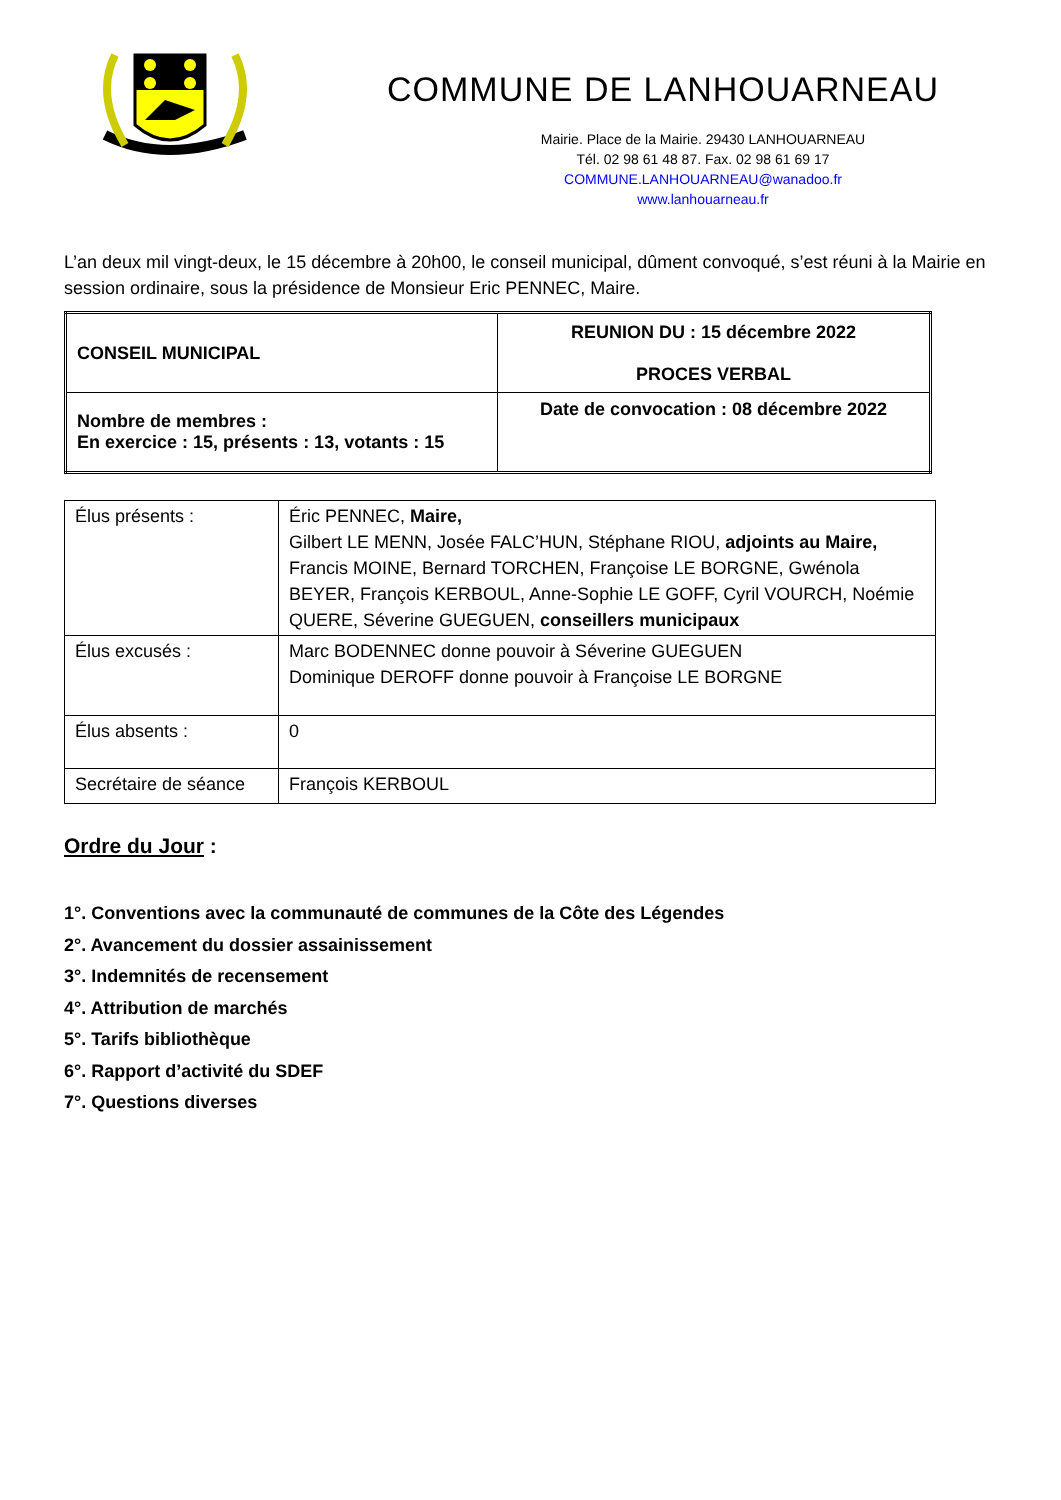COMMUNE DE LANHOUARNEAU
Mairie. Place de la Mairie. 29430 LANHOUARNEAU
Tél. 02 98 61 48 87. Fax. 02 98 61 69 17
COMMUNE.LANHOUARNEAU@wanadoo.fr
www.lanhouarneau.fr
L’an deux mil vingt-deux, le 15 décembre à 20h00, le conseil municipal, dûment convoqué, s’est réuni à la Mairie en session ordinaire, sous la présidence de Monsieur Eric PENNEC, Maire.
| CONSEIL MUNICIPAL | REUNION DU : 15 décembre 2022 PROCES VERBAL |
| Nombre de membres : En exercice : 15, présents : 13, votants : 15 | Date de convocation : 08 décembre 2022 |
| Élus présents : | Éric PENNEC, Maire, Gilbert LE MENN, Josée FALC’HUN, Stéphane RIOU, adjoints au Maire, Francis MOINE, Bernard TORCHEN, Françoise LE BORGNE, Gwénola BEYER, François KERBOUL, Anne-Sophie LE GOFF, Cyril VOURCH, Noémie QUERE, Séverine GUEGUEN, conseillers municipaux |
| Élus excusés : | Marc BODENNEC donne pouvoir à Séverine GUEGUEN Dominique DEROFF donne pouvoir à Françoise LE BORGNE |
| Élus absents : | 0 |
| Secrétaire de séance | François KERBOUL |
Ordre du Jour :
1°. Conventions avec la communauté de communes de la Côte des Légendes
2°. Avancement du dossier assainissement
3°. Indemnités de recensement
4°. Attribution de marchés
5°. Tarifs bibliothèque
6°. Rapport d’activité du SDEF
7°. Questions diverses